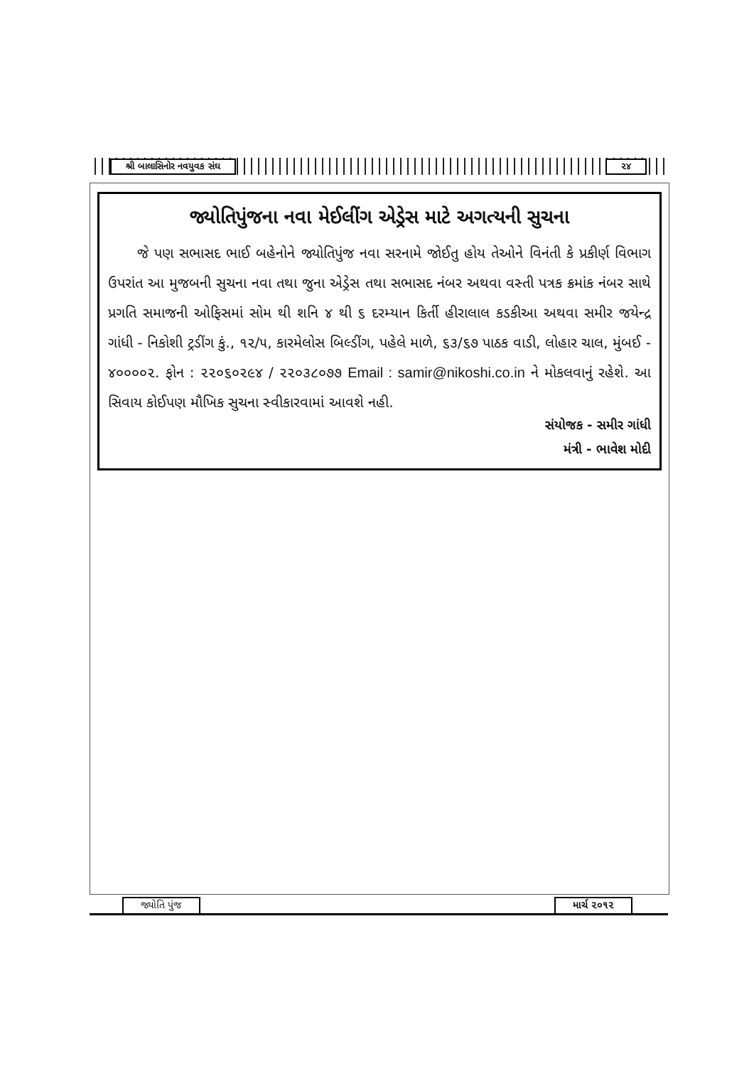શ્રી બાલાસિનોર નવયુવક સંઘ ૨૪
જ્યોતિપુંજના નવા મેઈલીંગ એડ્રેસ માટે અગત્યની સુચના
જે પણ સભાસદ ભાઈ બહેનોને જ્યોતિપુંજ નવા સરનામે જોઈતુ હોય તેઓને વિનંતી કે પ્રકીર્ણ વિભાગ ઉપરાંત આ મુજબની સુચના નવા તથા જુના એડ્રેસ તથા સભાસદ નંબર અથવા વસ્તી પત્રક ક્રમાંક નંબર સાથે પ્રગતિ સમાજની ઓફિસમાં સોમ થી શનિ ૪ થી ૬ દરમ્યાન કિર્તી હીરાલાલ કડકીઆ અથવા સમીર જયેન્દ્ર ગાંધી - નિકોશી ટ્રડીંગ કું., ૧૨/૫, કારમેલોસ બિલ્ડીંગ, પહેલે માળે, ૬૩/૬૭ પાઠક વાડી, લોહાર ચાલ, મુંબઈ - ૪૦૦૦૦૨. ફોન : ૨૨૦૬૦૨૯૪ / ૨૨૦૩૮૦૭૭ Email : samir@nikoshi.co.in ને મોકલવાનું રહેશે. આ સિવાય કોઈપણ મૌખિક સુચના સ્વીકારવામાં આવશે નહી.
સંયોજક - સમીર ગાંધી
મંત્રી - ભાવેશ મોદી
જ્યોતિ પુંજ
માર્ચ ૨૦૧૨